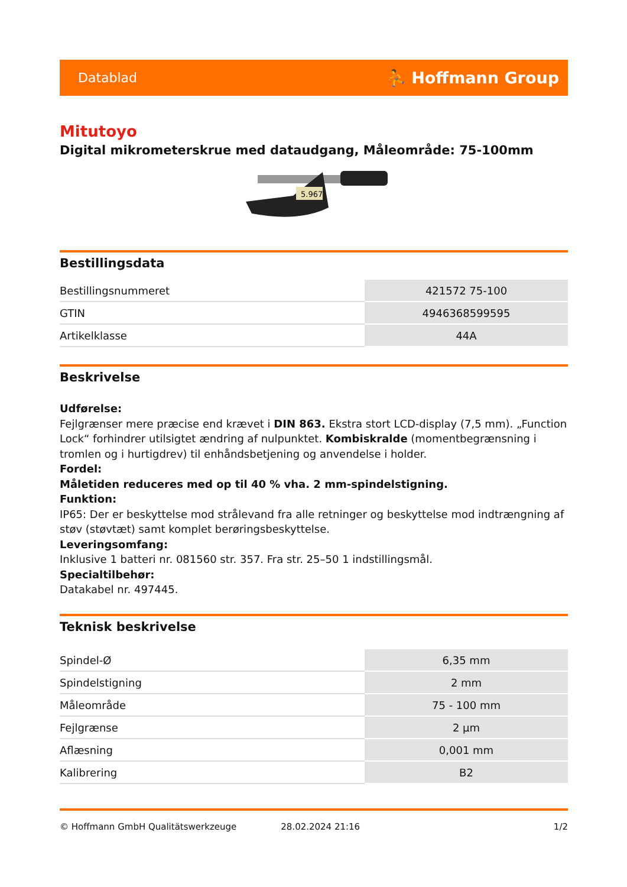Datablad ⛹ Hoffmann Group
Mitutoyo
Digital mikrometerskrue med dataudgang, Måleområde: 75-100mm
5.967
Bestillingsdata
| Bestillingsnummeret | 421572 75-100 |
| GTIN | 4946368599595 |
| Artikelklasse | 44A |
Beskrivelse
Udførelse:
Fejlgrænser mere præcise end krævet i DIN 863. Ekstra stort LCD-display (7,5 mm). „Function Lock“ forhindrer utilsigtet ændring af nulpunktet. Kombiskralde (momentbegrænsning i tromlen og i hurtigdrev) til enhåndsbetjening og anvendelse i holder.
Fordel:
Måletiden reduceres med op til 40 % vha. 2 mm-spindelstigning.
Funktion:
IP65: Der er beskyttelse mod strålevand fra alle retninger og beskyttelse mod indtrængning af støv (støvtæt) samt komplet berøringsbeskyttelse.
Leveringsomfang:
Inklusive 1 batteri nr. 081560 str. 357. Fra str. 25–50 1 indstillingsmål.
Specialtilbehør:
Datakabel nr. 497445.
Teknisk beskrivelse
| Spindel-Ø | 6,35 mm |
| Spindelstigning | 2 mm |
| Måleområde | 75 - 100 mm |
| Fejlgrænse | 2 µm |
| Aflæsning | 0,001 mm |
| Kalibrering | B2 |
© Hoffmann GmbH Qualitätswerkzeuge 28.02.2024 21:16 1/2